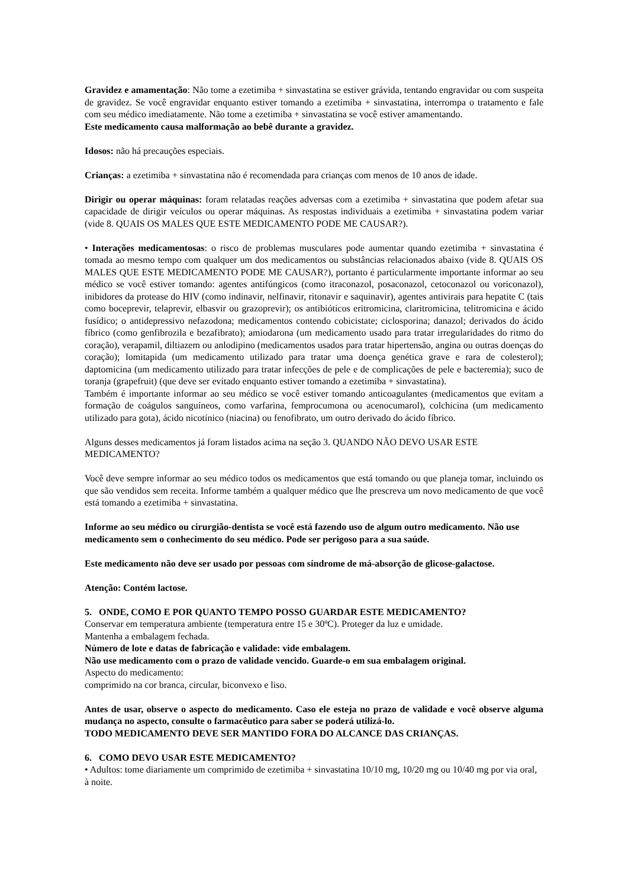Gravidez e amamentação: Não tome a ezetimiba + sinvastatina se estiver grávida, tentando engravidar ou com suspeita de gravidez. Se você engravidar enquanto estiver tomando a ezetimiba + sinvastatina, interrompa o tratamento e fale com seu médico imediatamente. Não tome a ezetimiba + sinvastatina se você estiver amamentando.
Este medicamento causa malformação ao bebê durante a gravidez.
Idosos: não há precauções especiais.
Crianças: a ezetimiba + sinvastatina não é recomendada para crianças com menos de 10 anos de idade.
Dirigir ou operar máquinas: foram relatadas reações adversas com a ezetimiba + sinvastatina que podem afetar sua capacidade de dirigir veículos ou operar máquinas. As respostas individuais a ezetimiba + sinvastatina podem variar (vide 8. QUAIS OS MALES QUE ESTE MEDICAMENTO PODE ME CAUSAR?).
• Interações medicamentosas: o risco de problemas musculares pode aumentar quando ezetimiba + sinvastatina é tomada ao mesmo tempo com qualquer um dos medicamentos ou substâncias relacionados abaixo (vide 8. QUAIS OS MALES QUE ESTE MEDICAMENTO PODE ME CAUSAR?), portanto é particularmente importante informar ao seu médico se você estiver tomando: agentes antifúngicos (como itraconazol, posaconazol, cetoconazol ou voriconazol), inibidores da protease do HIV (como indinavir, nelfinavir, ritonavir e saquinavir), agentes antivirais para hepatite C (tais como boceprevir, telaprevir, elbasvir ou grazoprevir); os antibióticos eritromicina, claritromicina, telitromicina e ácido fusídico; o antidepressivo nefazodona; medicamentos contendo cobicistate; ciclosporina; danazol; derivados do ácido fíbrico (como genfibrozila e bezafibrato); amiodarona (um medicamento usado para tratar irregularidades do ritmo do coração), verapamil, diltiazem ou anlodipino (medicamentos usados para tratar hipertensão, angina ou outras doenças do coração); lomitapida (um medicamento utilizado para tratar uma doença genética grave e rara de colesterol); daptomicina (um medicamento utilizado para tratar infecções de pele e de complicações de pele e bacteremia); suco de toranja (grapefruit) (que deve ser evitado enquanto estiver tomando a ezetimiba + sinvastatina).
Também é importante informar ao seu médico se você estiver tomando anticoagulantes (medicamentos que evitam a formação de coágulos sanguíneos, como varfarina, femprocumona ou acenocumarol), colchicina (um medicamento utilizado para gota), ácido nicotínico (niacina) ou fenofibrato, um outro derivado do ácido fíbrico.
Alguns desses medicamentos já foram listados acima na seção 3. QUANDO NÃO DEVO USAR ESTE MEDICAMENTO?
Você deve sempre informar ao seu médico todos os medicamentos que está tomando ou que planeja tomar, incluindo os que são vendidos sem receita. Informe também a qualquer médico que lhe prescreva um novo medicamento de que você está tomando a ezetimiba + sinvastatina.
Informe ao seu médico ou cirurgião-dentista se você está fazendo uso de algum outro medicamento. Não use medicamento sem o conhecimento do seu médico. Pode ser perigoso para a sua saúde.
Este medicamento não deve ser usado por pessoas com síndrome de má-absorção de glicose-galactose.
Atenção: Contém lactose.
5. ONDE, COMO E POR QUANTO TEMPO POSSO GUARDAR ESTE MEDICAMENTO?
Conservar em temperatura ambiente (temperatura entre 15 e 30ºC). Proteger da luz e umidade.
Mantenha a embalagem fechada.
Número de lote e datas de fabricação e validade: vide embalagem.
Não use medicamento com o prazo de validade vencido. Guarde-o em sua embalagem original.
Aspecto do medicamento:
comprimido na cor branca, circular, biconvexo e liso.
Antes de usar, observe o aspecto do medicamento. Caso ele esteja no prazo de validade e você observe alguma mudança no aspecto, consulte o farmacêutico para saber se poderá utilizá-lo.
TODO MEDICAMENTO DEVE SER MANTIDO FORA DO ALCANCE DAS CRIANÇAS.
6. COMO DEVO USAR ESTE MEDICAMENTO?
• Adultos: tome diariamente um comprimido de ezetimiba + sinvastatina 10/10 mg, 10/20 mg ou 10/40 mg por via oral, à noite.